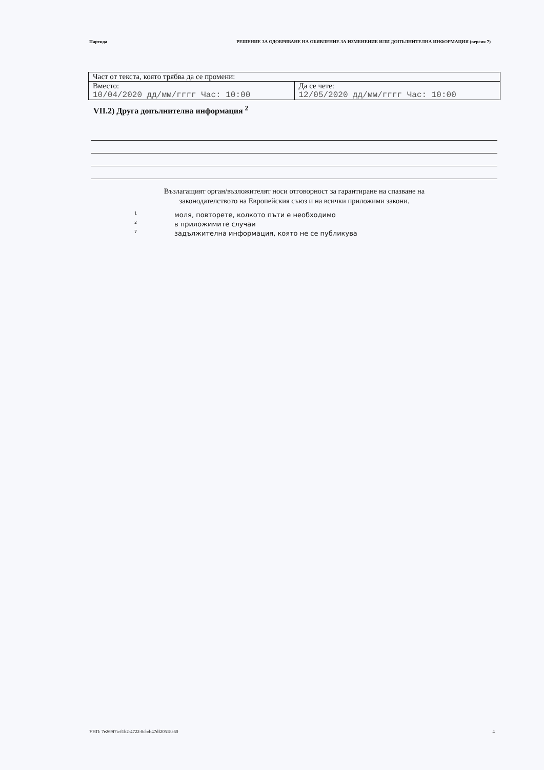Партида РЕШЕНИЕ ЗА ОДОБРЯВАНЕ НА ОБЯВЛЕНИЕ ЗА ИЗМЕНЕНИЕ ИЛИ ДОПЪЛНИТЕЛНА ИНФОРМАЦИЯ (версия 7)
| Част от текста, която трябва да се промени: | |
| Вместо: 10/04/2020 дд/мм/гггг Час: 10:00 | Да се чете: 12/05/2020 дд/мм/гггг Час: 10:00 |
VII.2) Друга допълнителна информация <sup>2</sup>
Възлагащият орган/възложителят носи отговорност за гарантиране на спазване на
законодателството на Европейския съюз и на всички приложими закони.
<sup>1</sup> моля, повторете, колкото пъти е необходимо
<sup>2</sup> в приложимите случаи
<sup>7</sup> задължителна информация, която не се публикува
УНП: 7e269f7a-f1b2-4722-8cbd-47df20518a60 4